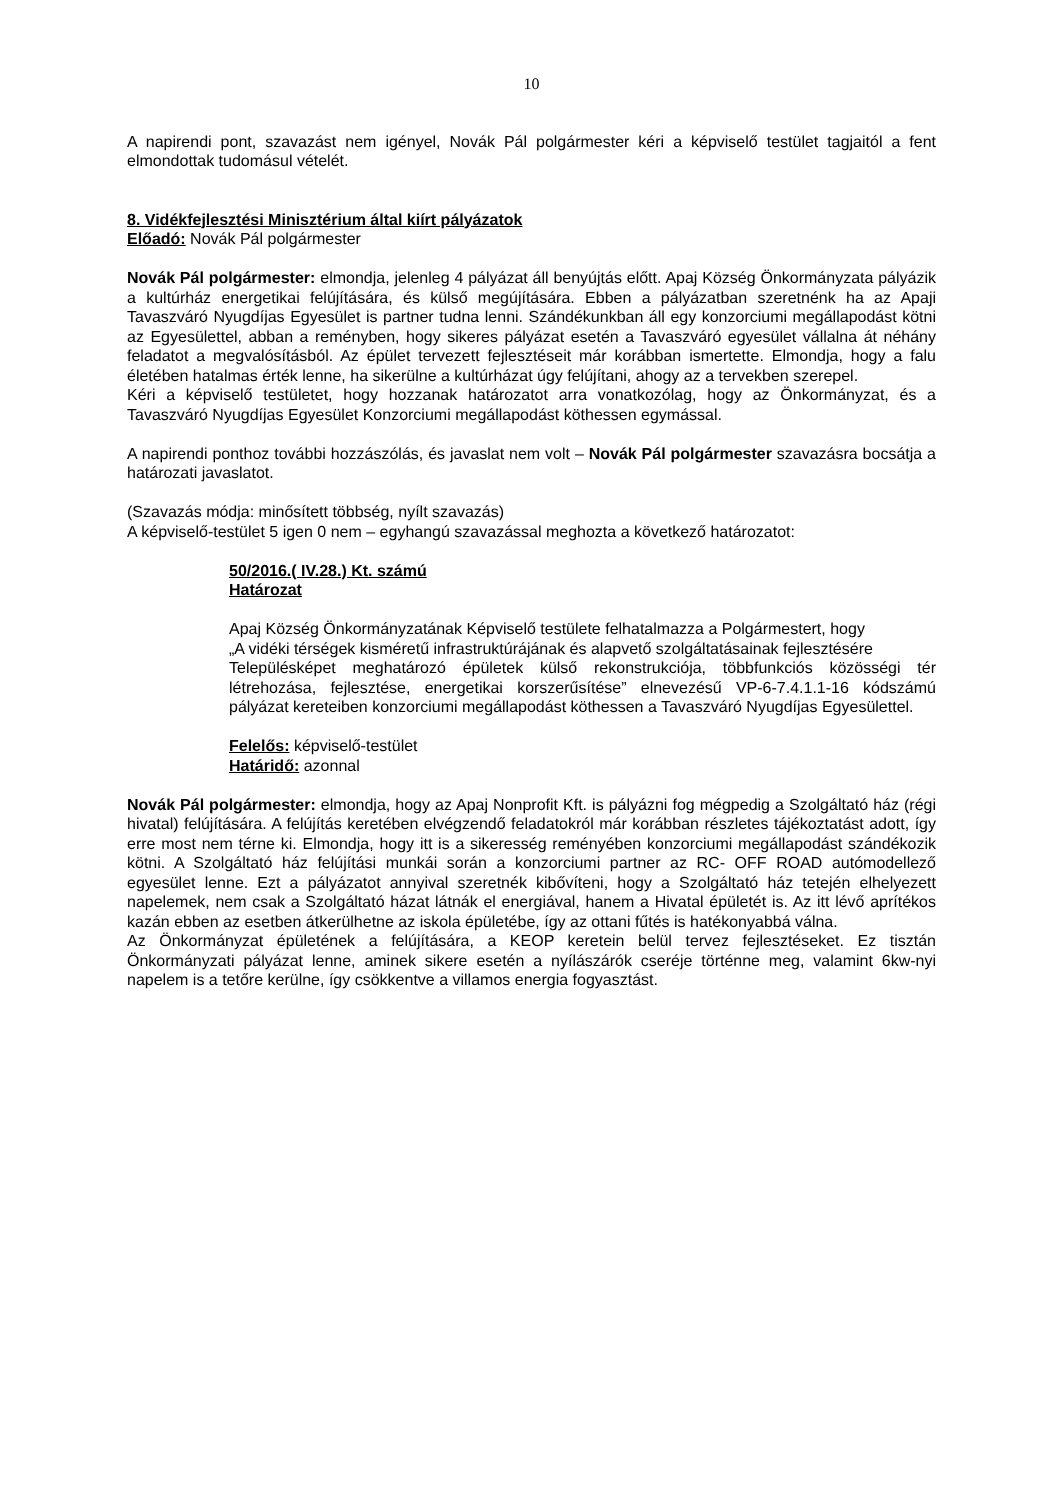10
A napirendi pont, szavazást nem igényel, Novák Pál polgármester kéri a képviselő testület tagjaitól a fent elmondottak tudomásul vételét.
8. Vidékfejlesztési Minisztérium által kiírt pályázatok
Előadó: Novák Pál polgármester
Novák Pál polgármester: elmondja, jelenleg 4 pályázat áll benyújtás előtt. Apaj Község Önkormányzata pályázik a kultúrház energetikai felújítására, és külső megújítására. Ebben a pályázatban szeretnénk ha az Apaji Tavaszváró Nyugdíjas Egyesület is partner tudna lenni. Szándékunkban áll egy konzorciumi megállapodást kötni az Egyesülettel, abban a reményben, hogy sikeres pályázat esetén a Tavaszváró egyesület vállalna át néhány feladatot a megvalósításból. Az épület tervezett fejlesztéseit már korábban ismertette. Elmondja, hogy a falu életében hatalmas érték lenne, ha sikerülne a kultúrházat úgy felújítani, ahogy az a tervekben szerepel.
Kéri a képviselő testületet, hogy hozzanak határozatot arra vonatkozólag, hogy az Önkormányzat, és a Tavaszváró Nyugdíjas Egyesület Konzorciumi megállapodást köthessen egymással.
A napirendi ponthoz további hozzászólás, és javaslat nem volt – Novák Pál polgármester szavazásra bocsátja a határozati javaslatot.
(Szavazás módja: minősített többség, nyílt szavazás)
A képviselő-testület 5 igen 0 nem – egyhangú szavazással meghozta a következő határozatot:
50/2016.( IV.28.) Kt. számú
Határozat
Apaj Község Önkormányzatának Képviselő testülete felhatalmazza a Polgármestert, hogy
„A vidéki térségek kisméretű infrastruktúrájának és alapvető szolgáltatásainak fejlesztésére
Településképet meghatározó épületek külső rekonstrukciója, többfunkciós közösségi tér létrehozása, fejlesztése, energetikai korszerűsítése” elnevezésű VP-6-7.4.1.1-16 kódszámú pályázat kereteiben konzorciumi megállapodást köthessen a Tavaszváró Nyugdíjas Egyesülettel.
Felelős: képviselő-testület
Határidő: azonnal
Novák Pál polgármester: elmondja, hogy az Apaj Nonprofit Kft. is pályázni fog mégpedig a Szolgáltató ház (régi hivatal) felújítására. A felújítás keretében elvégzendő feladatokról már korábban részletes tájékoztatást adott, így erre most nem térne ki. Elmondja, hogy itt is a sikeresség reményében konzorciumi megállapodást szándékozik kötni. A Szolgáltató ház felújítási munkái során a konzorciumi partner az RC- OFF ROAD autómodellező egyesület lenne. Ezt a pályázatot annyival szeretnék kibővíteni, hogy a Szolgáltató ház tetején elhelyezett napelemek, nem csak a Szolgáltató házat látnák el energiával, hanem a Hivatal épületét is. Az itt lévő aprítékos kazán ebben az esetben átkerülhetne az iskola épületébe, így az ottani fűtés is hatékonyabbá válna.
Az Önkormányzat épületének a felújítására, a KEOP keretein belül tervez fejlesztéseket. Ez tisztán Önkormányzati pályázat lenne, aminek sikere esetén a nyílászárók cseréje történne meg, valamint 6kw-nyi napelem is a tetőre kerülne, így csökkentve a villamos energia fogyasztást.